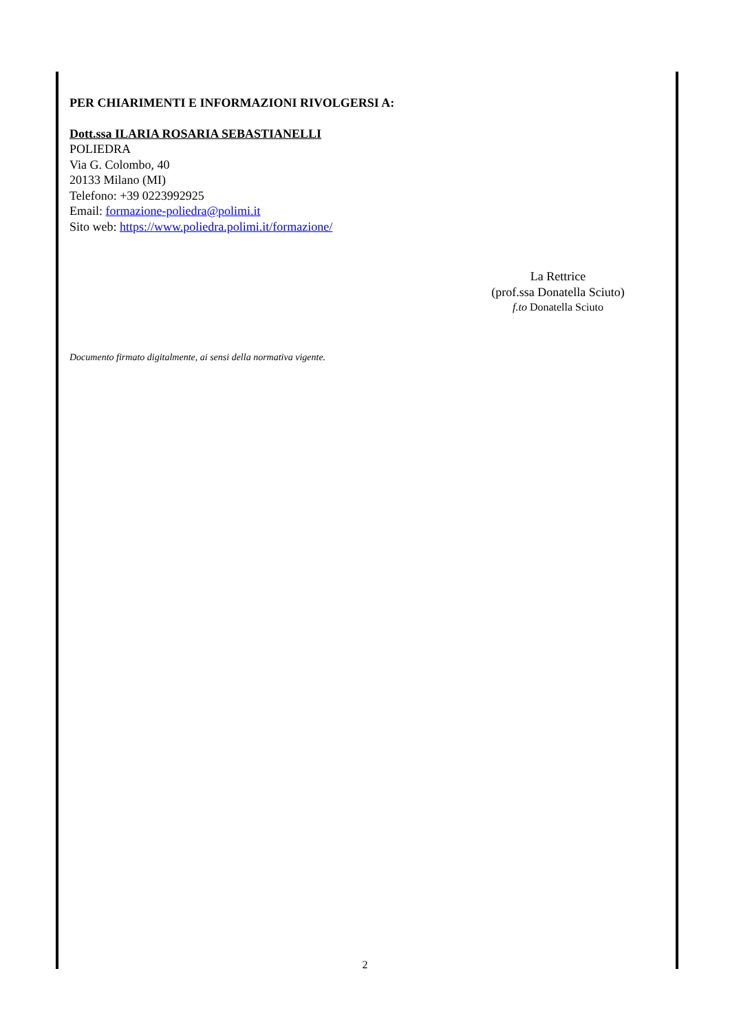PER CHIARIMENTI E INFORMAZIONI RIVOLGERSI A:
Dott.ssa ILARIA ROSARIA SEBASTIANELLI
POLIEDRA
Via G. Colombo, 40
20133 Milano (MI)
Telefono: +39 0223992925
Email: formazione-poliedra@polimi.it
Sito web: https://www.poliedra.polimi.it/formazione/
La Rettrice
(prof.ssa Donatella Sciuto)
f.to Donatella Sciuto
Documento firmato digitalmente, ai sensi della normativa vigente.
2